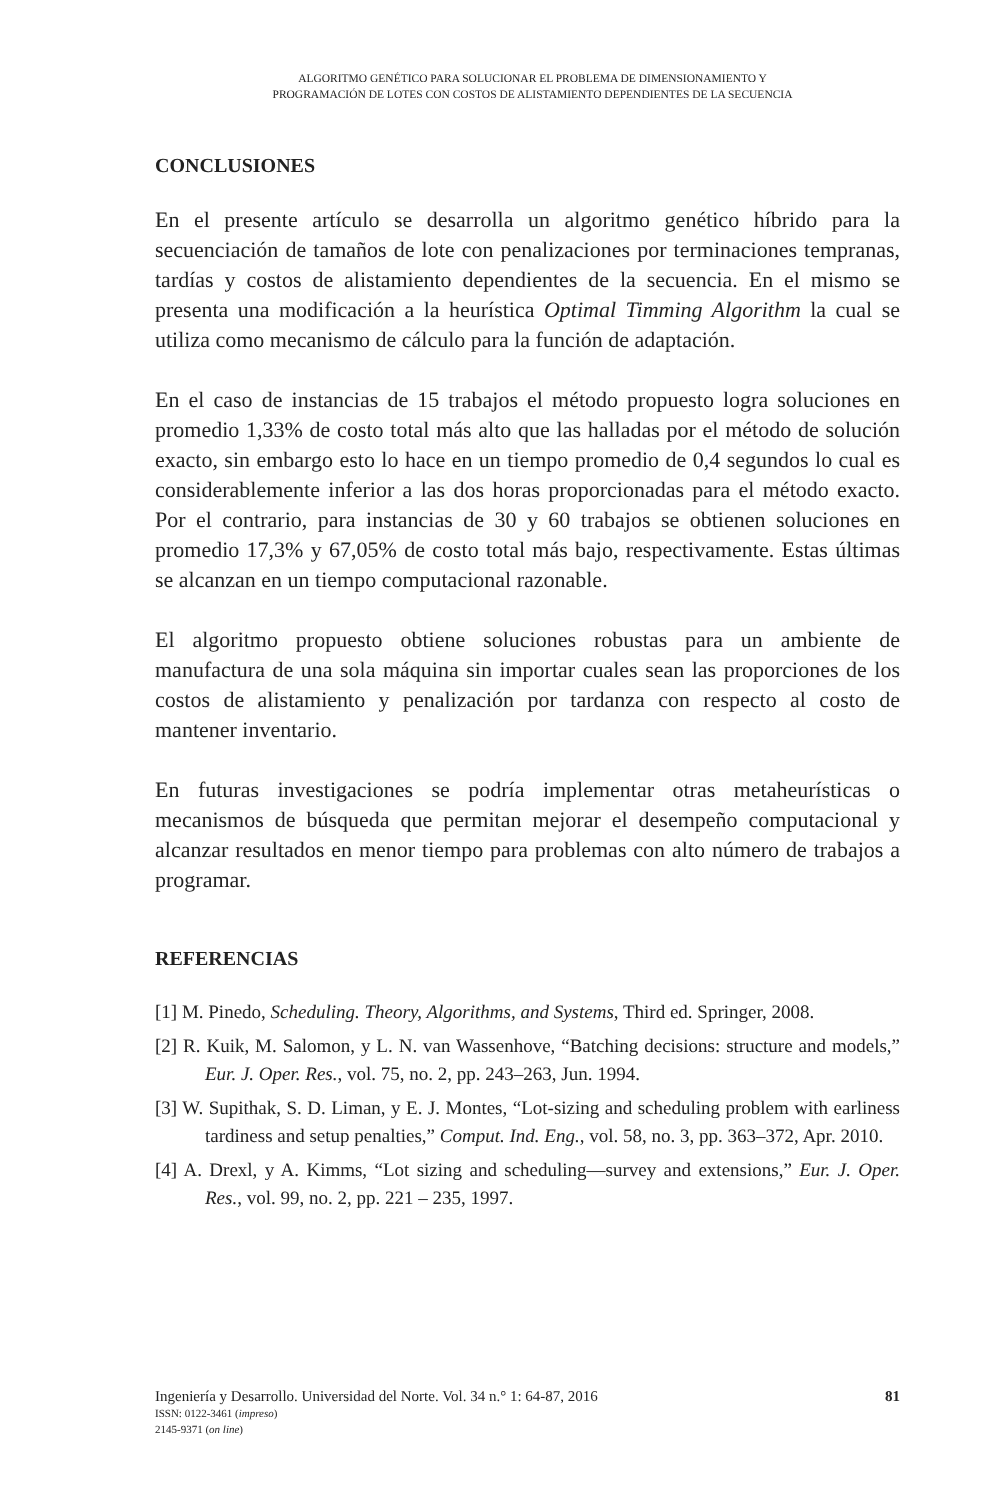ALGORITMO GENÉTICO PARA SOLUCIONAR EL PROBLEMA DE DIMENSIONAMIENTO Y
PROGRAMACIÓN DE LOTES CON COSTOS DE ALISTAMIENTO DEPENDIENTES DE LA SECUENCIA
CONCLUSIONES
En el presente artículo se desarrolla un algoritmo genético híbrido para la secuenciación de tamaños de lote con penalizaciones por terminaciones tempranas, tardías y costos de alistamiento dependientes de la secuencia. En el mismo se presenta una modificación a la heurística Optimal Timming Algorithm la cual se utiliza como mecanismo de cálculo para la función de adaptación.
En el caso de instancias de 15 trabajos el método propuesto logra soluciones en promedio 1,33% de costo total más alto que las halladas por el método de solución exacto, sin embargo esto lo hace en un tiempo promedio de 0,4 segundos lo cual es considerablemente inferior a las dos horas proporcionadas para el método exacto. Por el contrario, para instancias de 30 y 60 trabajos se obtienen soluciones en promedio 17,3% y 67,05% de costo total más bajo, respectivamente. Estas últimas se alcanzan en un tiempo computacional razonable.
El algoritmo propuesto obtiene soluciones robustas para un ambiente de manufactura de una sola máquina sin importar cuales sean las proporciones de los costos de alistamiento y penalización por tardanza con respecto al costo de mantener inventario.
En futuras investigaciones se podría implementar otras metaheurísticas o mecanismos de búsqueda que permitan mejorar el desempeño computacional y alcanzar resultados en menor tiempo para problemas con alto número de trabajos a programar.
REFERENCIAS
[1] M. Pinedo, Scheduling. Theory, Algorithms, and Systems, Third ed. Springer, 2008.
[2] R. Kuik, M. Salomon, y L. N. van Wassenhove, “Batching decisions: structure and models,” Eur. J. Oper. Res., vol. 75, no. 2, pp. 243–263, Jun. 1994.
[3] W. Supithak, S. D. Liman, y E. J. Montes, “Lot-sizing and scheduling problem with earliness tardiness and setup penalties,” Comput. Ind. Eng., vol. 58, no. 3, pp. 363–372, Apr. 2010.
[4] A. Drexl, y A. Kimms, “Lot sizing and scheduling—survey and extensions,” Eur. J. Oper. Res., vol. 99, no. 2, pp. 221 – 235, 1997.
81 Ingeniería y Desarrollo. Universidad del Norte. Vol. 34 n.° 1: 64-87, 2016
ISSN: 0122-3461 (impreso)
2145-9371 (on line)